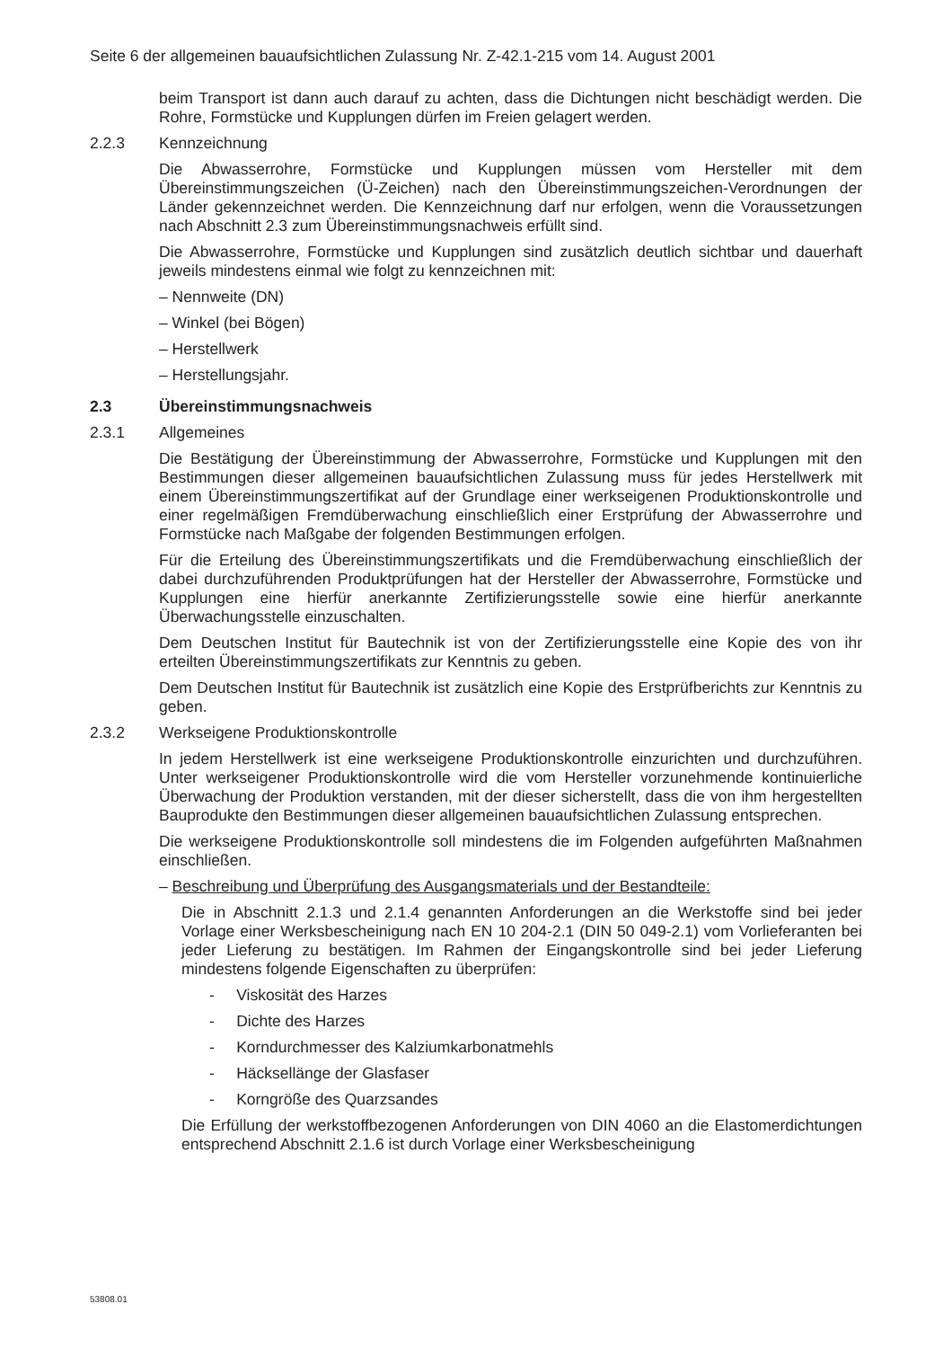Seite 6 der allgemeinen bauaufsichtlichen Zulassung Nr. Z-42.1-215 vom 14. August 2001
beim Transport ist dann auch darauf zu achten, dass die Dichtungen nicht beschädigt werden. Die Rohre, Formstücke und Kupplungen dürfen im Freien gelagert werden.
2.2.3 Kennzeichnung
Die Abwasserrohre, Formstücke und Kupplungen müssen vom Hersteller mit dem Übereinstimmungszeichen (Ü-Zeichen) nach den Übereinstimmungszeichen-Verordnungen der Länder gekennzeichnet werden. Die Kennzeichnung darf nur erfolgen, wenn die Voraussetzungen nach Abschnitt 2.3 zum Übereinstimmungsnachweis erfüllt sind.
Die Abwasserrohre, Formstücke und Kupplungen sind zusätzlich deutlich sichtbar und dauerhaft jeweils mindestens einmal wie folgt zu kennzeichnen mit:
– Nennweite (DN)
– Winkel (bei Bögen)
– Herstellwerk
– Herstellungsjahr.
2.3 Übereinstimmungsnachweis
2.3.1 Allgemeines
Die Bestätigung der Übereinstimmung der Abwasserrohre, Formstücke und Kupplungen mit den Bestimmungen dieser allgemeinen bauaufsichtlichen Zulassung muss für jedes Herstellwerk mit einem Übereinstimmungszertifikat auf der Grundlage einer werkseigenen Produktionskontrolle und einer regelmäßigen Fremdüberwachung einschließlich einer Erstprüfung der Abwasserrohre und Formstücke nach Maßgabe der folgenden Bestimmungen erfolgen.
Für die Erteilung des Übereinstimmungszertifikats und die Fremdüberwachung einschließlich der dabei durchzuführenden Produktprüfungen hat der Hersteller der Abwasserrohre, Formstücke und Kupplungen eine hierfür anerkannte Zertifizierungsstelle sowie eine hierfür anerkannte Überwachungsstelle einzuschalten.
Dem Deutschen Institut für Bautechnik ist von der Zertifizierungsstelle eine Kopie des von ihr erteilten Übereinstimmungszertifikats zur Kenntnis zu geben.
Dem Deutschen Institut für Bautechnik ist zusätzlich eine Kopie des Erstprüfberichts zur Kenntnis zu geben.
2.3.2 Werkseigene Produktionskontrolle
In jedem Herstellwerk ist eine werkseigene Produktionskontrolle einzurichten und durchzuführen. Unter werkseigener Produktionskontrolle wird die vom Hersteller vorzunehmende kontinuierliche Überwachung der Produktion verstanden, mit der dieser sicherstellt, dass die von ihm hergestellten Bauprodukte den Bestimmungen dieser allgemeinen bauaufsichtlichen Zulassung entsprechen.
Die werkseigene Produktionskontrolle soll mindestens die im Folgenden aufgeführten Maßnahmen einschließen.
– Beschreibung und Überprüfung des Ausgangsmaterials und der Bestandteile:
Die in Abschnitt 2.1.3 und 2.1.4 genannten Anforderungen an die Werkstoffe sind bei jeder Vorlage einer Werksbescheinigung nach EN 10 204-2.1 (DIN 50 049-2.1) vom Vorlieferanten bei jeder Lieferung zu bestätigen. Im Rahmen der Eingangskontrolle sind bei jeder Lieferung mindestens folgende Eigenschaften zu überprüfen:
- Viskosität des Harzes
- Dichte des Harzes
- Korndurchmesser des Kalziumkarbonatmehls
- Häcksellänge der Glasfaser
- Korngröße des Quarzsandes
Die Erfüllung der werkstoffbezogenen Anforderungen von DIN 4060 an die Elastomerdichtungen entsprechend Abschnitt 2.1.6 ist durch Vorlage einer Werksbescheinigung
53808.01